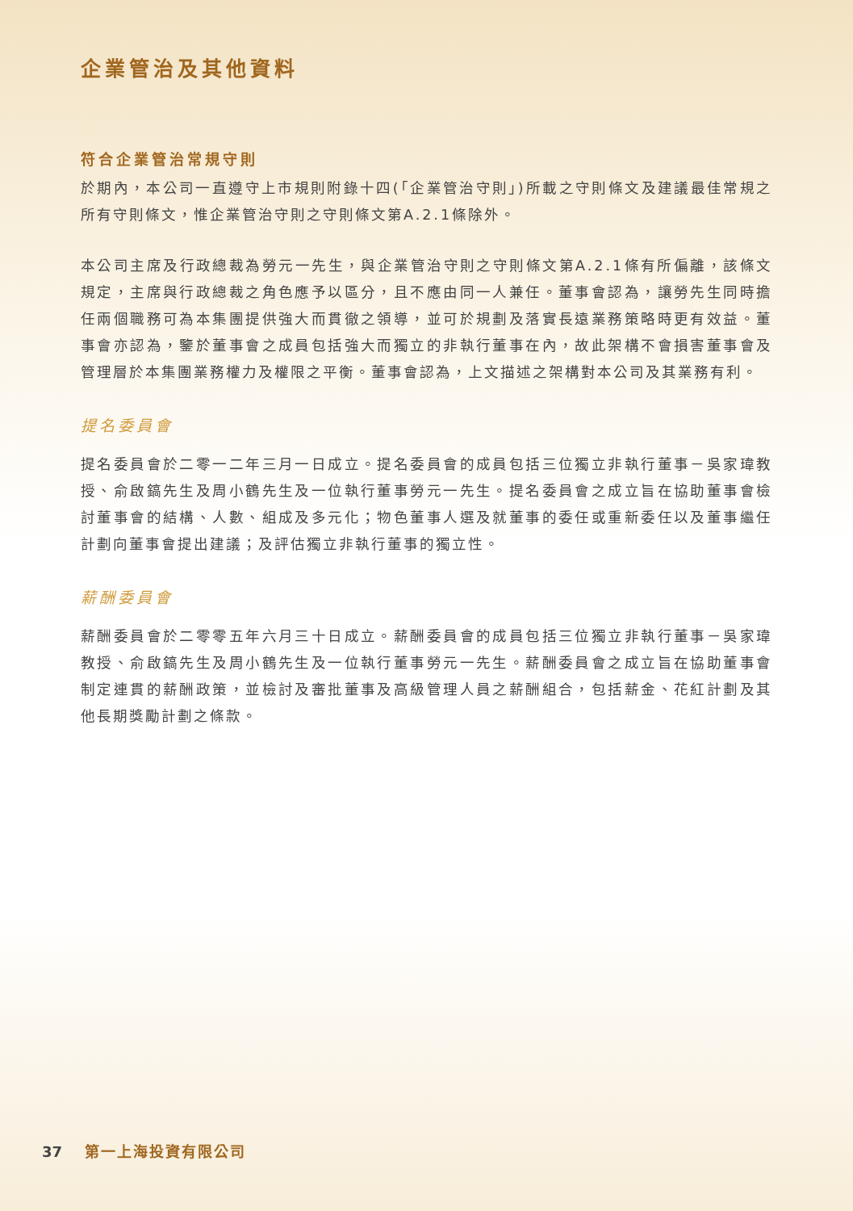企業管治及其他資料
符合企業管治常規守則
於期內，本公司一直遵守上市規則附錄十四(「企業管治守則」)所載之守則條文及建議最佳常規之所有守則條文，惟企業管治守則之守則條文第A.2.1條除外。
本公司主席及行政總裁為勞元一先生，與企業管治守則之守則條文第A.2.1條有所偏離，該條文規定，主席與行政總裁之角色應予以區分，且不應由同一人兼任。董事會認為，讓勞先生同時擔任兩個職務可為本集團提供強大而貫徹之領導，並可於規劃及落實長遠業務策略時更有效益。董事會亦認為，鑒於董事會之成員包括強大而獨立的非執行董事在內，故此架構不會損害董事會及管理層於本集團業務權力及權限之平衡。董事會認為，上文描述之架構對本公司及其業務有利。
提名委員會
提名委員會於二零一二年三月一日成立。提名委員會的成員包括三位獨立非執行董事－吳家瑋教授、俞啟鎬先生及周小鶴先生及一位執行董事勞元一先生。提名委員會之成立旨在協助董事會檢討董事會的結構、人數、組成及多元化；物色董事人選及就董事的委任或重新委任以及董事繼任計劃向董事會提出建議；及評估獨立非執行董事的獨立性。
薪酬委員會
薪酬委員會於二零零五年六月三十日成立。薪酬委員會的成員包括三位獨立非執行董事－吳家瑋教授、俞啟鎬先生及周小鶴先生及一位執行董事勞元一先生。薪酬委員會之成立旨在協助董事會制定連貫的薪酬政策，並檢討及審批董事及高級管理人員之薪酬組合，包括薪金、花紅計劃及其他長期獎勵計劃之條款。
37 第一上海投資有限公司